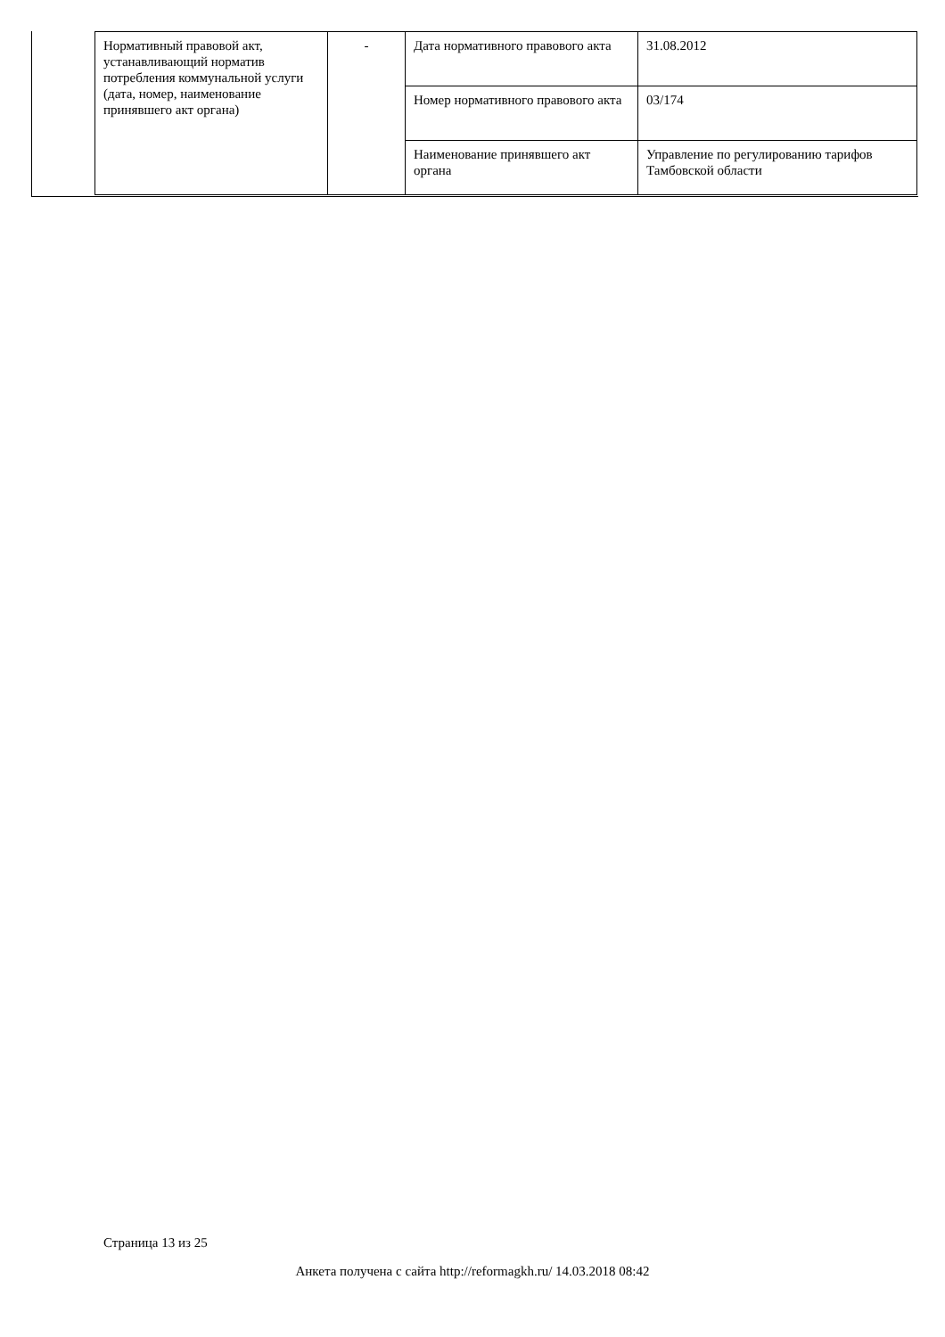| Нормативный правовой акт, устанавливающий норматив потребления коммунальной услуги (дата, номер, наименование принявшего акт органа) | - | Дата нормативного правового акта | 31.08.2012 |
| | | Номер нормативного правового акта | 03/174 |
| | | Наименование принявшего акт органа | Управление по регулированию тарифов Тамбовской области |
Страница 13 из 25
Анкета получена с сайта http://reformagkh.ru/ 14.03.2018 08:42